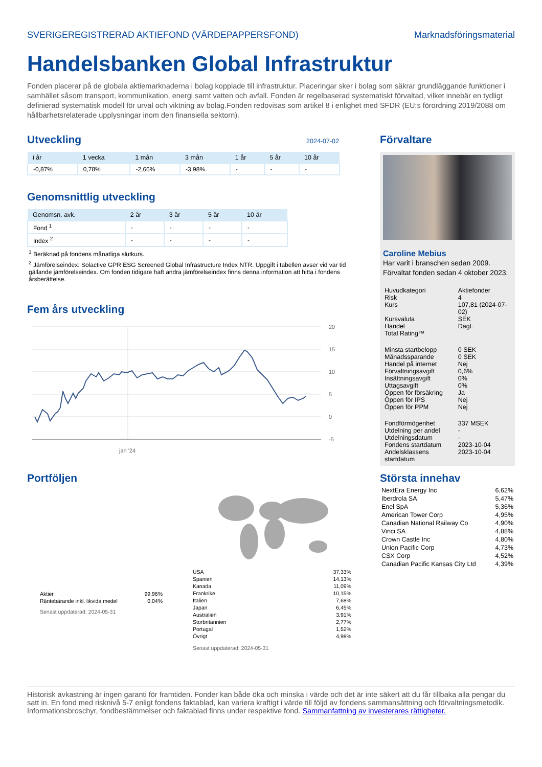SVERIGEREGISTRERAD AKTIEFOND (VÄRDEPAPPERSFOND) Marknadsföringsmaterial
Handelsbanken Global Infrastruktur
Fonden placerar på de globala aktiemarknaderna i bolag kopplade till infrastruktur. Placeringar sker i bolag som säkrar grundläggande funktioner i samhället såsom transport, kommunikation, energi samt vatten och avfall. Fonden är regelbaserad systematiskt förvaltad, vilket innebär en tydligt definierad systematisk modell för urval och viktning av bolag.Fonden redovisas som artikel 8 i enlighet med SFDR (EU:s förordning 2019/2088 om hållbarhetsrelaterade upplysningar inom den finansiella sektorn).
Utveckling
2024-07-02
| i år | 1 vecka | 1 mån | 3 mån | 1 år | 5 år | 10 år |
| --- | --- | --- | --- | --- | --- | --- |
| -0,87% | 0,78% | -2,66% | -3,98% | - | - | - |
Genomsnittlig utveckling
| Genomsn. avk. | 2 år | 3 år | 5 år | 10 år |
| --- | --- | --- | --- | --- |
| Fond <sup>1</sup> | - | - | - | - |
| Index <sup>2</sup> | - | - | - | - |
<sup>1</sup> Beräknad på fondens månatliga slutkurs.
<sup>2</sup> Jämförelseindex: Solactive GPR ESG Screened Global Infrastructure Index NTR. Uppgift i tabellen avser vid var tid gällande jämförelseindex. Om fonden tidigare haft andra jämförelseindex finns denna information att hitta i fondens årsberättelse.
Fem års utveckling
20
15
10
5
0
-5
jan '24
Portföljen
| Aktier | 99,96% |
| Räntebärande inkl. likvida medel | 0,04% |
Senast uppdaterad: 2024-05-31
| USA | 37,33% |
| Spanien | 14,13% |
| Kanada | 11,09% |
| Frankrike | 10,15% |
| Italien | 7,68% |
| Japan | 6,45% |
| Australien | 3,91% |
| Storbritannien | 2,77% |
| Portugal | 1,52% |
| Övrigt | 4,98% |
Senast uppdaterad: 2024-05-31
Förvaltare
Caroline Mebius
Har varit i branschen sedan 2009.
Förvaltat fonden sedan 4 oktober 2023.
| Huvudkategori | Aktiefonder |
| Risk | 4 |
| Kurs | 107,81 (2024-07-02) |
| Kursvaluta | SEK |
| Handel | Dagl. |
| Total Rating™ | |
| Minsta startbelopp | 0 SEK |
| Månadssparande | 0 SEK |
| Handel på internet | Nej |
| Förvaltningsavgift | 0,6% |
| Insättningsavgift | 0% |
| Uttagsavgift | 0% |
| Öppen för försäkring | Ja |
| Öppen för IPS | Nej |
| Öppen för PPM | Nej |
| Fondförmögenhet | 337 MSEK |
| Utdelning per andel | - |
| Utdelningsdatum | - |
| Fondens startdatum | 2023-10-04 |
| Andelsklassens startdatum | 2023-10-04 |
Största innehav
| NextEra Energy Inc | 6,62% |
| Iberdrola SA | 5,47% |
| Enel SpA | 5,36% |
| American Tower Corp | 4,95% |
| Canadian National Railway Co | 4,90% |
| Vinci SA | 4,88% |
| Crown Castle Inc | 4,80% |
| Union Pacific Corp | 4,73% |
| CSX Corp | 4,52% |
| Canadian Pacific Kansas City Ltd | 4,39% |
Historisk avkastning är ingen garanti för framtiden. Fonder kan både öka och minska i värde och det är inte säkert att du får tillbaka alla pengar du satt in. En fond med risknivå 5-7 enligt fondens faktablad, kan variera kraftigt i värde till följd av fondens sammansättning och förvaltningsmetodik. Informationsbroschyr, fondbestämmelser och faktablad finns under respektive fond. Sammanfattning av investerares rättigheter.